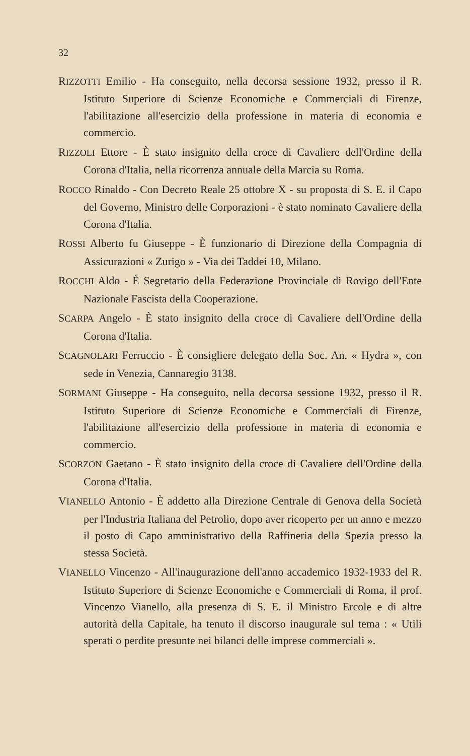32
RIZZOTTI Emilio - Ha conseguito, nella decorsa sessione 1932, presso il R. Istituto Superiore di Scienze Economiche e Commerciali di Firenze, l'abilitazione all'esercizio della professione in materia di economia e commercio.
RIZZOLI Ettore - È stato insignito della croce di Cavaliere dell'Ordine della Corona d'Italia, nella ricorrenza annuale della Marcia su Roma.
ROCCO Rinaldo - Con Decreto Reale 25 ottobre X - su proposta di S. E. il Capo del Governo, Ministro delle Corporazioni - è stato nominato Cavaliere della Corona d'Italia.
ROSSI Alberto fu Giuseppe - È funzionario di Direzione della Compagnia di Assicurazioni « Zurigo » - Via dei Taddei 10, Milano.
ROCCHI Aldo - È Segretario della Federazione Provinciale di Rovigo dell'Ente Nazionale Fascista della Cooperazione.
SCARPA Angelo - È stato insignito della croce di Cavaliere dell'Ordine della Corona d'Italia.
SCAGNOLARI Ferruccio - È consigliere delegato della Soc. An. « Hydra », con sede in Venezia, Cannaregio 3138.
SORMANI Giuseppe - Ha conseguito, nella decorsa sessione 1932, presso il R. Istituto Superiore di Scienze Economiche e Commerciali di Firenze, l'abilitazione all'esercizio della professione in materia di economia e commercio.
SCORZON Gaetano - È stato insignito della croce di Cavaliere dell'Ordine della Corona d'Italia.
VIANELLO Antonio - È addetto alla Direzione Centrale di Genova della Società per l'Industria Italiana del Petrolio, dopo aver ricoperto per un anno e mezzo il posto di Capo amministrativo della Raffineria della Spezia presso la stessa Società.
VIANELLO Vincenzo - All'inaugurazione dell'anno accademico 1932-1933 del R. Istituto Superiore di Scienze Economiche e Commerciali di Roma, il prof. Vincenzo Vianello, alla presenza di S. E. il Ministro Ercole e di altre autorità della Capitale, ha tenuto il discorso inaugurale sul tema : « Utili sperati o perdite presunte nei bilanci delle imprese commerciali ».